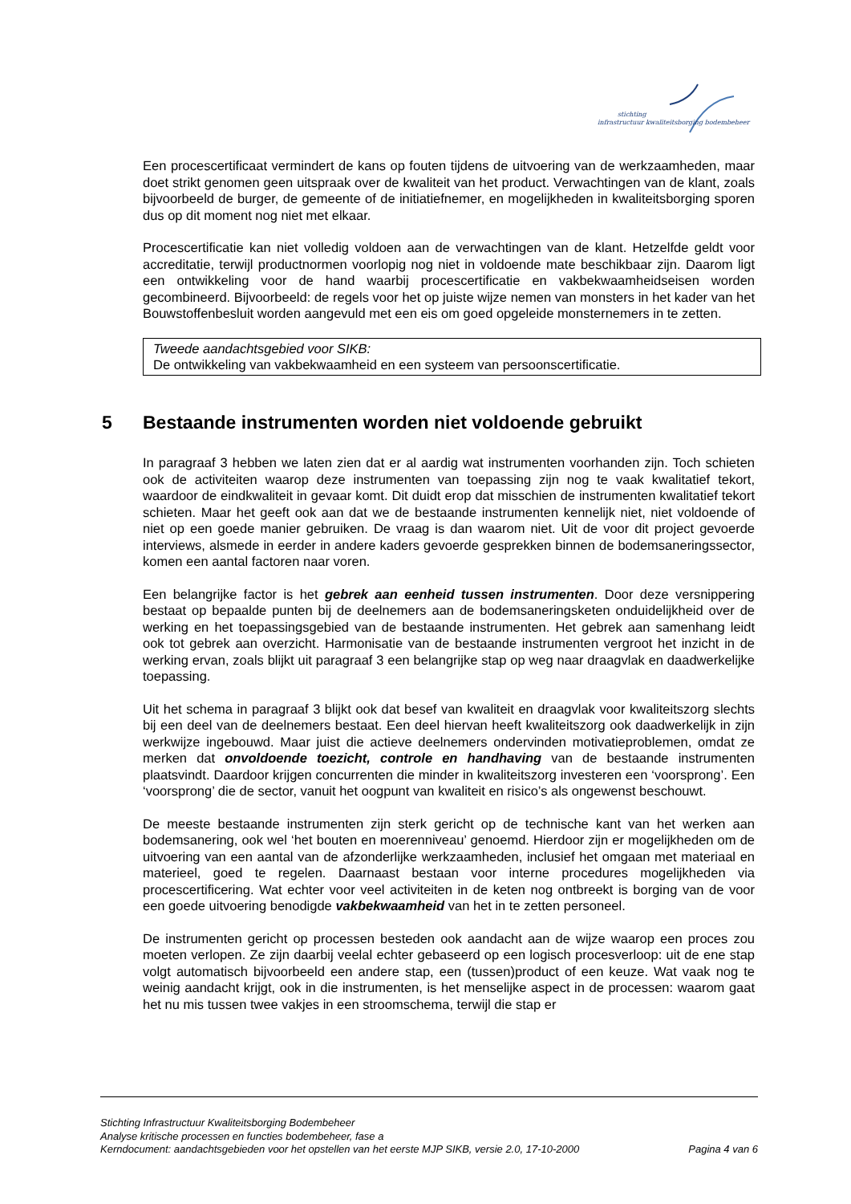stichting
infrastructuur kwaliteitsborging bodembeheer
Een procescertificaat vermindert de kans op fouten tijdens de uitvoering van de werkzaamheden, maar doet strikt genomen geen uitspraak over de kwaliteit van het product. Verwachtingen van de klant, zoals bijvoorbeeld de burger, de gemeente of de initiatiefnemer, en mogelijkheden in kwaliteitsborging sporen dus op dit moment nog niet met elkaar.
Procescertificatie kan niet volledig voldoen aan de verwachtingen van de klant. Hetzelfde geldt voor accreditatie, terwijl productnormen voorlopig nog niet in voldoende mate beschikbaar zijn. Daarom ligt een ontwikkeling voor de hand waarbij procescertificatie en vakbekwaamheidseisen worden gecombineerd. Bijvoorbeeld: de regels voor het op juiste wijze nemen van monsters in het kader van het Bouwstoffenbesluit worden aangevuld met een eis om goed opgeleide monsternemers in te zetten.
Tweede aandachtsgebied voor SIKB:
De ontwikkeling van vakbekwaamheid en een systeem van persoonscertificatie.
5 Bestaande instrumenten worden niet voldoende gebruikt
In paragraaf 3 hebben we laten zien dat er al aardig wat instrumenten voorhanden zijn. Toch schieten ook de activiteiten waarop deze instrumenten van toepassing zijn nog te vaak kwalitatief tekort, waardoor de eindkwaliteit in gevaar komt. Dit duidt erop dat misschien de instrumenten kwalitatief tekort schieten. Maar het geeft ook aan dat we de bestaande instrumenten kennelijk niet, niet voldoende of niet op een goede manier gebruiken. De vraag is dan waarom niet. Uit de voor dit project gevoerde interviews, alsmede in eerder in andere kaders gevoerde gesprekken binnen de bodemsaneringssector, komen een aantal factoren naar voren.
Een belangrijke factor is het gebrek aan eenheid tussen instrumenten. Door deze versnippering bestaat op bepaalde punten bij de deelnemers aan de bodemsaneringsketen onduidelijkheid over de werking en het toepassingsgebied van de bestaande instrumenten. Het gebrek aan samenhang leidt ook tot gebrek aan overzicht. Harmonisatie van de bestaande instrumenten vergroot het inzicht in de werking ervan, zoals blijkt uit paragraaf 3 een belangrijke stap op weg naar draagvlak en daadwerkelijke toepassing.
Uit het schema in paragraaf 3 blijkt ook dat besef van kwaliteit en draagvlak voor kwaliteitszorg slechts bij een deel van de deelnemers bestaat. Een deel hiervan heeft kwaliteitszorg ook daadwerkelijk in zijn werkwijze ingebouwd. Maar juist die actieve deelnemers ondervinden motivatieproblemen, omdat ze merken dat onvoldoende toezicht, controle en handhaving van de bestaande instrumenten plaatsvindt. Daardoor krijgen concurrenten die minder in kwaliteitszorg investeren een ‘voorsprong’. Een ‘voorsprong’ die de sector, vanuit het oogpunt van kwaliteit en risico’s als ongewenst beschouwt.
De meeste bestaande instrumenten zijn sterk gericht op de technische kant van het werken aan bodemsanering, ook wel ‘het bouten en moerenniveau’ genoemd. Hierdoor zijn er mogelijkheden om de uitvoering van een aantal van de afzonderlijke werkzaamheden, inclusief het omgaan met materiaal en materieel, goed te regelen. Daarnaast bestaan voor interne procedures mogelijkheden via procescertificering. Wat echter voor veel activiteiten in de keten nog ontbreekt is borging van de voor een goede uitvoering benodigde vakbekwaamheid van het in te zetten personeel.
De instrumenten gericht op processen besteden ook aandacht aan de wijze waarop een proces zou moeten verlopen. Ze zijn daarbij veelal echter gebaseerd op een logisch procesverloop: uit de ene stap volgt automatisch bijvoorbeeld een andere stap, een (tussen)product of een keuze. Wat vaak nog te weinig aandacht krijgt, ook in die instrumenten, is het menselijke aspect in de processen: waarom gaat het nu mis tussen twee vakjes in een stroomschema, terwijl die stap er
Stichting Infrastructuur Kwaliteitsborging Bodembeheer
Analyse kritische processen en functies bodembeheer, fase a
Kerndocument: aandachtsgebieden voor het opstellen van het eerste MJP SIKB, versie 2.0, 17-10-2000 Pagina 4 van 6